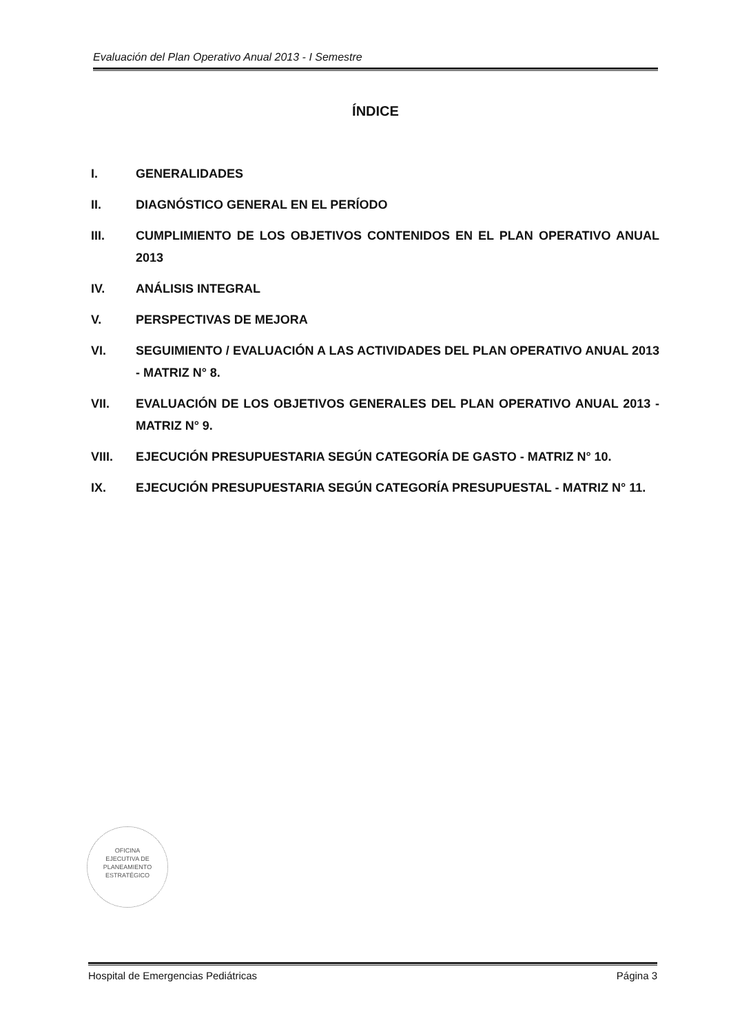Evaluación del Plan Operativo Anual 2013 - I Semestre
ÍNDICE
I. GENERALIDADES
II. DIAGNÓSTICO GENERAL EN EL PERÍODO
III. CUMPLIMIENTO DE LOS OBJETIVOS CONTENIDOS EN EL PLAN OPERATIVO ANUAL 2013
IV. ANÁLISIS INTEGRAL
V. PERSPECTIVAS DE MEJORA
VI. SEGUIMIENTO / EVALUACIÓN A LAS ACTIVIDADES DEL PLAN OPERATIVO ANUAL 2013 - MATRIZ N° 8.
VII. EVALUACIÓN DE LOS OBJETIVOS GENERALES DEL PLAN OPERATIVO ANUAL 2013 - MATRIZ N° 9.
VIII. EJECUCIÓN PRESUPUESTARIA SEGÚN CATEGORÍA DE GASTO - MATRIZ N° 10.
IX. EJECUCIÓN PRESUPUESTARIA SEGÚN CATEGORÍA PRESUPUESTAL - MATRIZ N° 11.
OFICINA
EJECUTIVA DE
PLANEAMIENTO
ESTRATÉGICO
Hospital de Emergencias Pediátricas Página 3